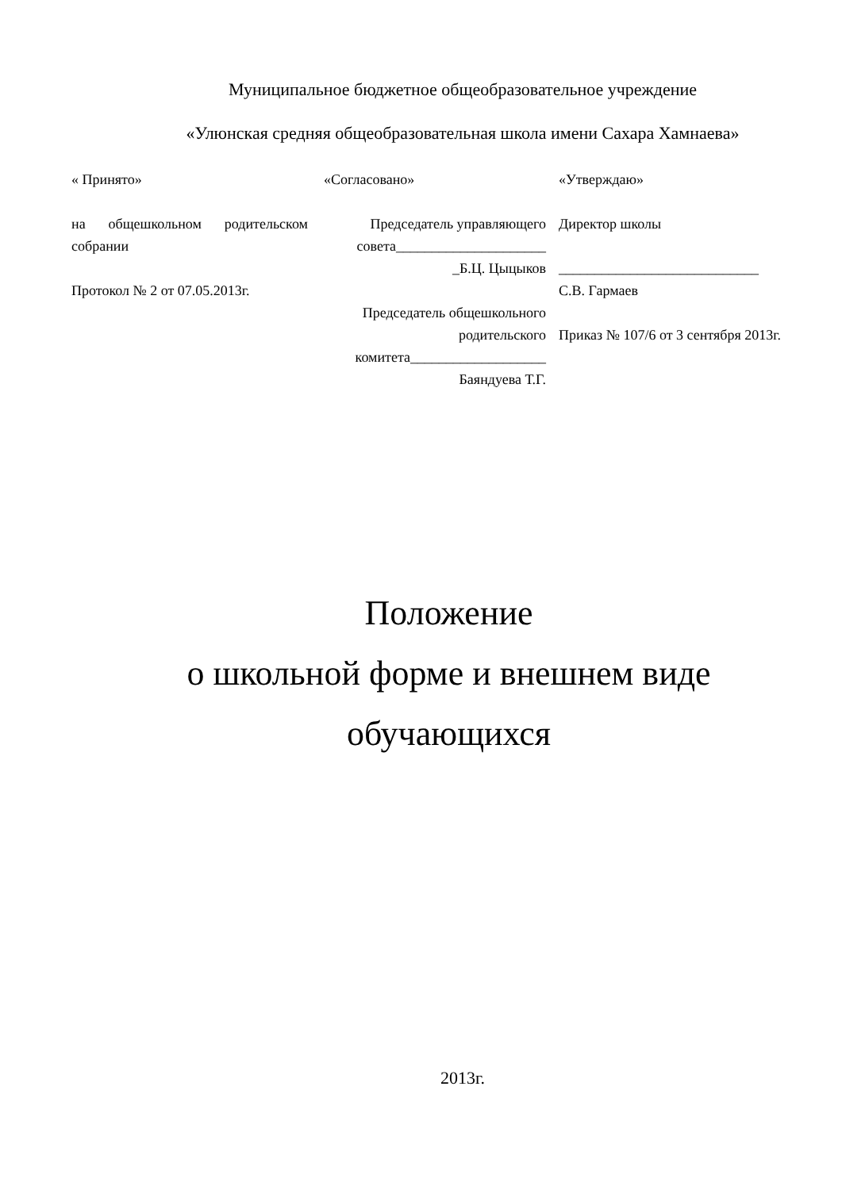Муниципальное бюджетное общеобразовательное учреждение
«Улюнская средняя общеобразовательная школа имени Сахара Хамнаева»
« Принято»
на общешкольном родительском собрании
Протокол № 2 от 07.05.2013г.
«Согласовано»
Председатель управляющего совета_____________________
_Б.Ц. Цыцыков
Председатель общешкольного родительского комитета___________________
Баяндуева Т.Г.
«Утверждаю»
Директор школы
____________________________
С.В. Гармаев
Приказ № 107/6 от 3 сентября 2013г.
Положение
о школьной форме и внешнем виде
обучающихся
2013г.